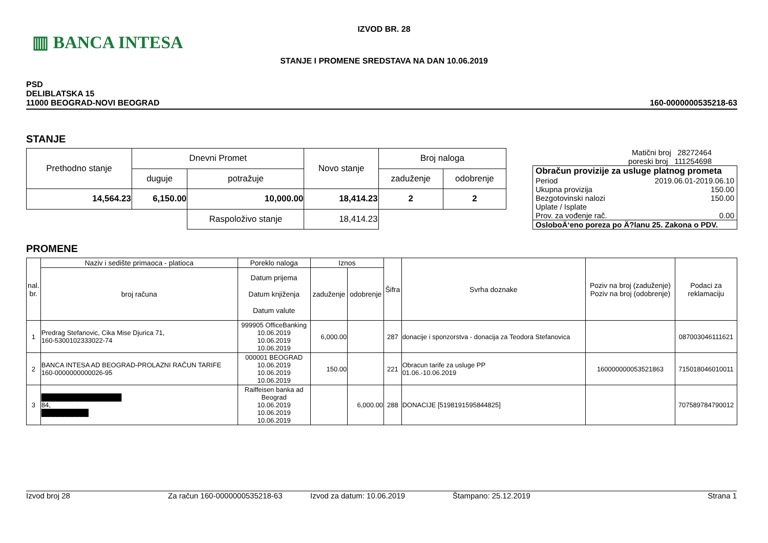▥ BANCA INTESA
IZVOD BR. 28
STANJE I PROMENE SREDSTAVA NA DAN 10.06.2019
PSD
DELIBLATSKA 15
11000 BEOGRAD-NOVI BEOGRAD
160-0000000535218-63
STANJE
| Prethodno stanje | Dnevni Promet | | Novo stanje | Broj naloga | |
| | duguje | potražuje | | zaduženje | odobrenje |
| 14,564.23 | 6,150.00 | 10,000.00 | 18,414.23 | 2 | 2 |
| | | Raspoloživo stanje | 18,414.23 | | |
Matični broj 28272464
poreski broj 111254698
Obračun provizije za usluge platnog prometa
Period 2019.06.01-2019.06.10
Ukupna provizija 150.00
Bezgotovinski nalozi 150.00
Uplate / Isplate
Prov. za vođenje rač. 0.00
OsloboÄ‘eno poreza po Ä?lanu 25. Zakona o PDV.
PROMENE
| nal. br. | Naziv i sedište primaoca - platioca | Poreklo naloga | Iznos | | Šifra | Svrha doznake | Poziv na broj (zaduženje) Poziv na broj (odobrenje) | Podaci za reklamaciju |
| | broj računa | Datum prijema Datum knjiženja Datum valute | zaduženje | odobrenje | | | | |
| 1 | Predrag Stefanovic, Cika Mise Djurica 71, 160-5300102333022-74 | 999905 OfficeBanking 10.06.2019 10.06.2019 10.06.2019 | 6,000.00 | | 287 | donacije i sponzorstva - donacija za Teodora Stefanovica | | 087003046111621 |
| 2 | BANCA INTESA AD BEOGRAD-PROLAZNI RAČUN TARIFE 160-0000000000026-95 | 000001 BEOGRAD 10.06.2019 10.06.2019 10.06.2019 | 150.00 | | 221 | Obracun tarife za usluge PP 01.06.-10.06.2019 | 160000000053521863 | 715018046010011 |
| 3 | █████████████████ 84, ██████████ | Raiffeisen banka ad Beograd 10.06.2019 10.06.2019 10.06.2019 | | 6,000.00 | 288 | DONACIJE [5198191595844825] | | 707589784790012 |
Izvod broj 28 Za račun 160-0000000535218-63 Izvod za datum: 10.06.2019 Štampano: 25.12.2019 Strana 1